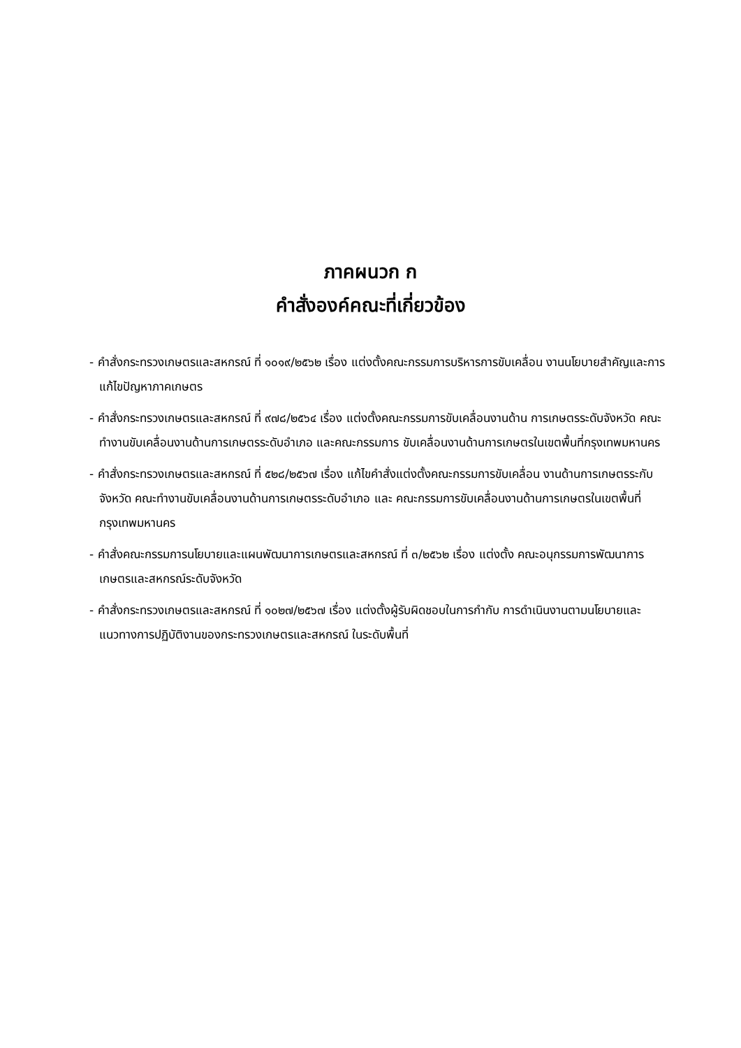ภาคผนวก ก
คำสั่งองค์คณะที่เกี่ยวข้อง
- คำสั่งกระทรวงเกษตรและสหกรณ์ ที่ ๑๐๑๙/๒๕๖๒ เรื่อง แต่งตั้งคณะกรรมการบริหารการขับเคลื่อน งานนโยบายสำคัญและการแก้ไขปัญหาภาคเกษตร
- คำสั่งกระทรวงเกษตรและสหกรณ์ ที่ ๙๗๘/๒๕๖๔ เรื่อง แต่งตั้งคณะกรรมการขับเคลื่อนงานด้าน การเกษตรระดับจังหวัด คณะทำงานขับเคลื่อนงานด้านการเกษตรระดับอำเภอ และคณะกรรมการ ขับเคลื่อนงานด้านการเกษตรในเขตพื้นที่กรุงเทพมหานคร
- คำสั่งกระทรวงเกษตรและสหกรณ์ ที่ ๕๒๘/๒๕๖๗ เรื่อง แก้ไขคำสั่งแต่งตั้งคณะกรรมการขับเคลื่อน งานด้านการเกษตรระกับจังหวัด คณะทำงานขับเคลื่อนงานด้านการเกษตรระดับอำเภอ และ คณะกรรมการขับเคลื่อนงานด้านการเกษตรในเขตพื้นที่กรุงเทพมหานคร
- คำสั่งคณะกรรมการนโยบายและแผนพัฒนาการเกษตรและสหกรณ์ ที่ ๓/๒๕๖๒ เรื่อง แต่งตั้ง คณะอนุกรรมการพัฒนาการเกษตรและสหกรณ์ระดับจังหวัด
- คำสั่งกระทรวงเกษตรและสหกรณ์ ที่ ๑๐๒๗/๒๕๖๗ เรื่อง แต่งตั้งผู้รับผิดชอบในการกำกับ การดำเนินงานตามนโยบายและแนวทางการปฏิบัติงานของกระทรวงเกษตรและสหกรณ์ ในระดับพื้นที่